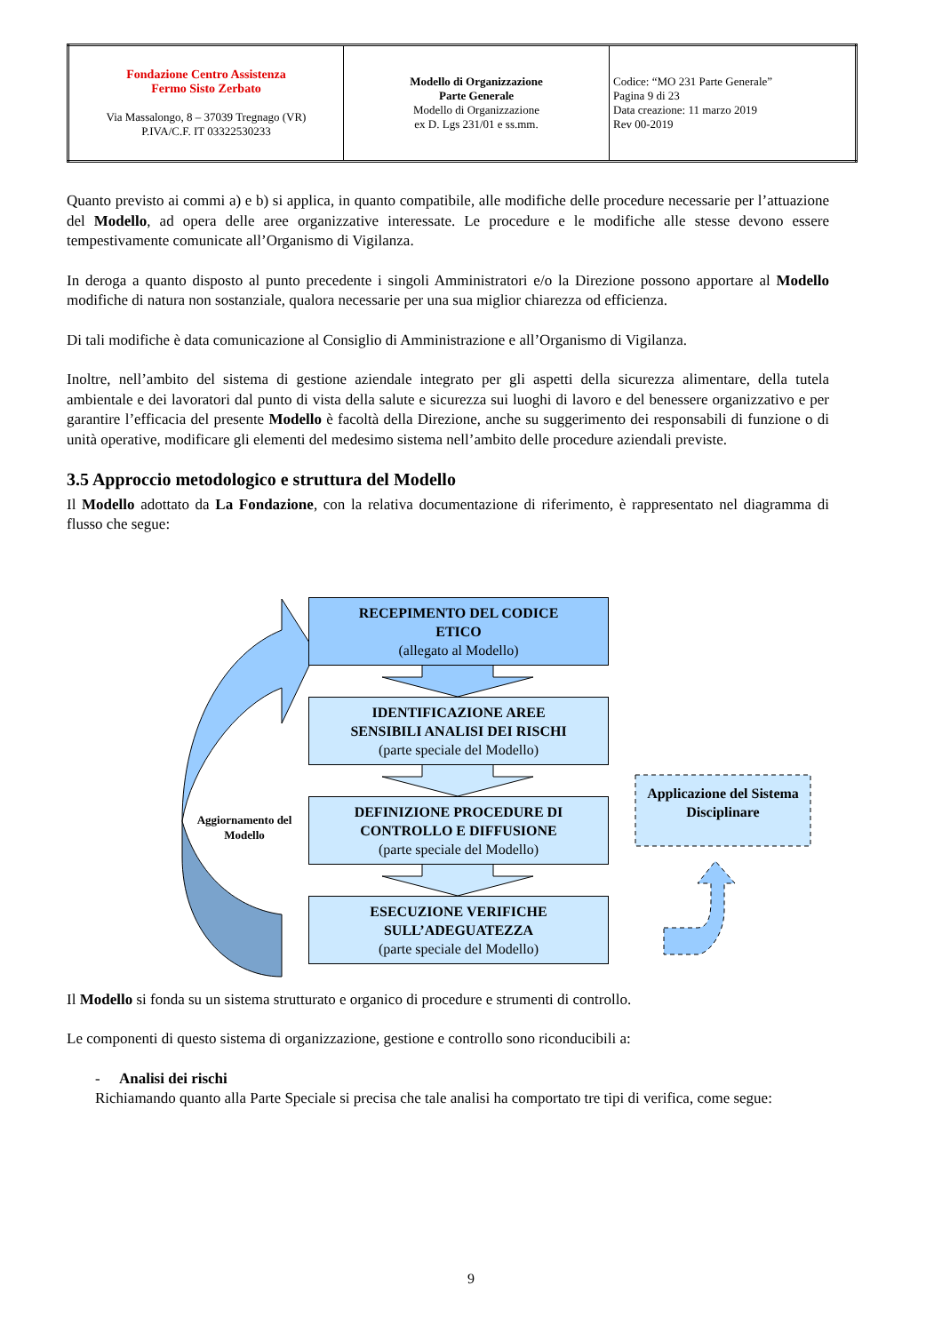| Fondazione Centro Assistenza Fermo Sisto Zerbato Via Massalongo, 8 – 37039 Tregnago (VR) P.IVA/C.F. IT 03322530233 | Modello di Organizzazione Parte Generale Modello di Organizzazione ex D. Lgs 231/01 e ss.mm. | Codice: “MO 231 Parte Generale” Pagina 9 di 23 Data creazione: 11 marzo 2019 Rev 00-2019 |
Quanto previsto ai commi a) e b) si applica, in quanto compatibile, alle modifiche delle procedure necessarie per l’attuazione del Modello, ad opera delle aree organizzative interessate. Le procedure e le modifiche alle stesse devono essere tempestivamente comunicate all’Organismo di Vigilanza.
In deroga a quanto disposto al punto precedente i singoli Amministratori e/o la Direzione possono apportare al Modello modifiche di natura non sostanziale, qualora necessarie per una sua miglior chiarezza od efficienza.
Di tali modifiche è data comunicazione al Consiglio di Amministrazione e all’Organismo di Vigilanza.
Inoltre, nell’ambito del sistema di gestione aziendale integrato per gli aspetti della sicurezza alimentare, della tutela ambientale e dei lavoratori dal punto di vista della salute e sicurezza sui luoghi di lavoro e del benessere organizzativo e per garantire l’efficacia del presente Modello è facoltà della Direzione, anche su suggerimento dei responsabili di funzione o di unità operative, modificare gli elementi del medesimo sistema nell’ambito delle procedure aziendali previste.
3.5 Approccio metodologico e struttura del Modello
Il Modello adottato da La Fondazione, con la relativa documentazione di riferimento, è rappresentato nel diagramma di flusso che segue:
RECEPIMENTO DEL CODICE
ETICO
(allegato al Modello)
IDENTIFICAZIONE AREE
SENSIBILI ANALISI DEI RISCHI
(parte speciale del Modello)
DEFINIZIONE PROCEDURE DI
CONTROLLO E DIFFUSIONE
(parte speciale del Modello)
ESECUZIONE VERIFICHE
SULL’ADEGUATEZZA
(parte speciale del Modello)
Aggiornamento del Modello
Applicazione del Sistema Disciplinare
Il Modello si fonda su un sistema strutturato e organico di procedure e strumenti di controllo.
Le componenti di questo sistema di organizzazione, gestione e controllo sono riconducibili a:
- Analisi dei rischi
Richiamando quanto alla Parte Speciale si precisa che tale analisi ha comportato tre tipi di verifica, come segue:
9